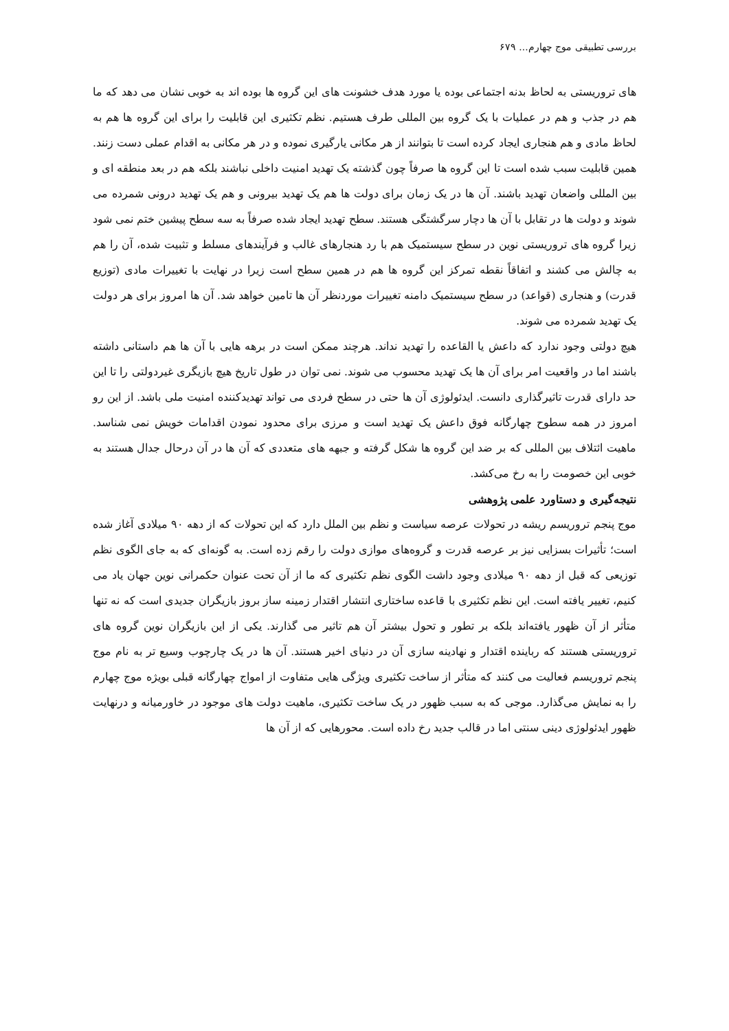بررسی تطبیقی موج چهارم... ۶۷۹
های تروریستی به لحاظ بدنه اجتماعی بوده یا مورد هدف خشونت های این گروه ها بوده اند به خوبی نشان می دهد که ما هم در جذب و هم در عملیات با یک گروه بین المللی طرف هستیم. نظم تکثیری این قابلیت را برای این گروه ها هم به لحاظ مادی و هم هنجاری ایجاد کرده است تا بتوانند از هر مکانی یارگیری نموده و در هر مکانی به اقدام عملی دست زنند. همین قابلیت سبب شده است تا این گروه ها صرفاً چون گذشته یک تهدید امنیت داخلی نباشند بلکه هم در بعد منطقه ای و بین المللی واضعان تهدید باشند. آن ها در یک زمان برای دولت ها هم یک تهدید بیرونی و هم یک تهدید درونی شمرده می شوند و دولت ها در تقابل با آن ها دچار سرگشتگی هستند. سطح تهدید ایجاد شده صرفاً به سه سطح پیشین ختم نمی شود زیرا گروه های تروریستی نوین در سطح سیستمیک هم با رد هنجارهای غالب و فرآیندهای مسلط و تثبیت شده، آن را هم به چالش می کشند و اتفاقاً نقطه تمرکز این گروه ها هم در همین سطح است زیرا در نهایت با تغییرات مادی (توزیع قدرت) و هنجاری (قواعد) در سطح سیستمیک دامنه تغییرات موردنظر آن ها تامین خواهد شد. آن ها امروز برای هر دولت یک تهدید شمرده می شوند.
هیچ دولتی وجود ندارد که داعش یا القاعده را تهدید نداند. هرچند ممکن است در برهه هایی با آن ها هم داستانی داشته باشند اما در واقعیت امر برای آن ها یک تهدید محسوب می شوند. نمی توان در طول تاریخ هیچ بازیگری غیردولتی را تا این حد دارای قدرت تاثیرگذاری دانست. ایدئولوژی آن ها حتی در سطح فردی می تواند تهدیدکننده امنیت ملی باشد. از این رو امروز در همه سطوح چهارگانه فوق داعش یک تهدید است و مرزی برای محدود نمودن اقدامات خویش نمی شناسد. ماهیت ائتلاف بین المللی که بر ضد این گروه ها شکل گرفته و جبهه های متعددی که آن ها در آن درحال جدال هستند به خوبی این خصومت را به رخ می‌کشد.
نتیجه‌گیری و دستاورد علمی پژوهشی
موج پنجم تروریسم ریشه در تحولات عرصه سیاست و نظم بین الملل دارد که این تحولات که از دهه ۹۰ میلادی آغاز شده است؛ تأثیرات بسزایی نیز بر عرصه قدرت و گروه‌های موازی دولت را رقم زده است. به گونه‌ای که به جای الگوی نظم توزیعی که قبل از دهه ۹۰ میلادی وجود داشت الگوی نظم تکثیری که ما از آن تحت عنوان حکمرانی نوین جهان یاد می کنیم، تغییر یافته است. این نظم تکثیری با قاعده ساختاری انتشار اقتدار زمینه ساز بروز بازیگران جدیدی است که نه تنها متأثر از آن ظهور یافته‌اند بلکه بر تطور و تحول بیشتر آن هم تاثیر می گذارند. یکی از این بازیگران نوین گروه های تروریستی هستند که رباینده اقتدار و نهادینه سازی آن در دنیای اخیر هستند. آن ها در یک چارچوب وسیع تر به نام موج پنجم تروریسم فعالیت می کنند که متأثر از ساخت تکثیری ویژگی هایی متفاوت از امواج چهارگانه قبلی بویژه موج چهارم را به نمایش می‌گذارد. موجی که به سبب ظهور در یک ساخت تکثیری، ماهیت دولت های موجود در خاورمیانه و درنهایت ظهور ایدئولوژی دینی سنتی اما در قالب جدید رخ داده است. محورهایی که از آن ها